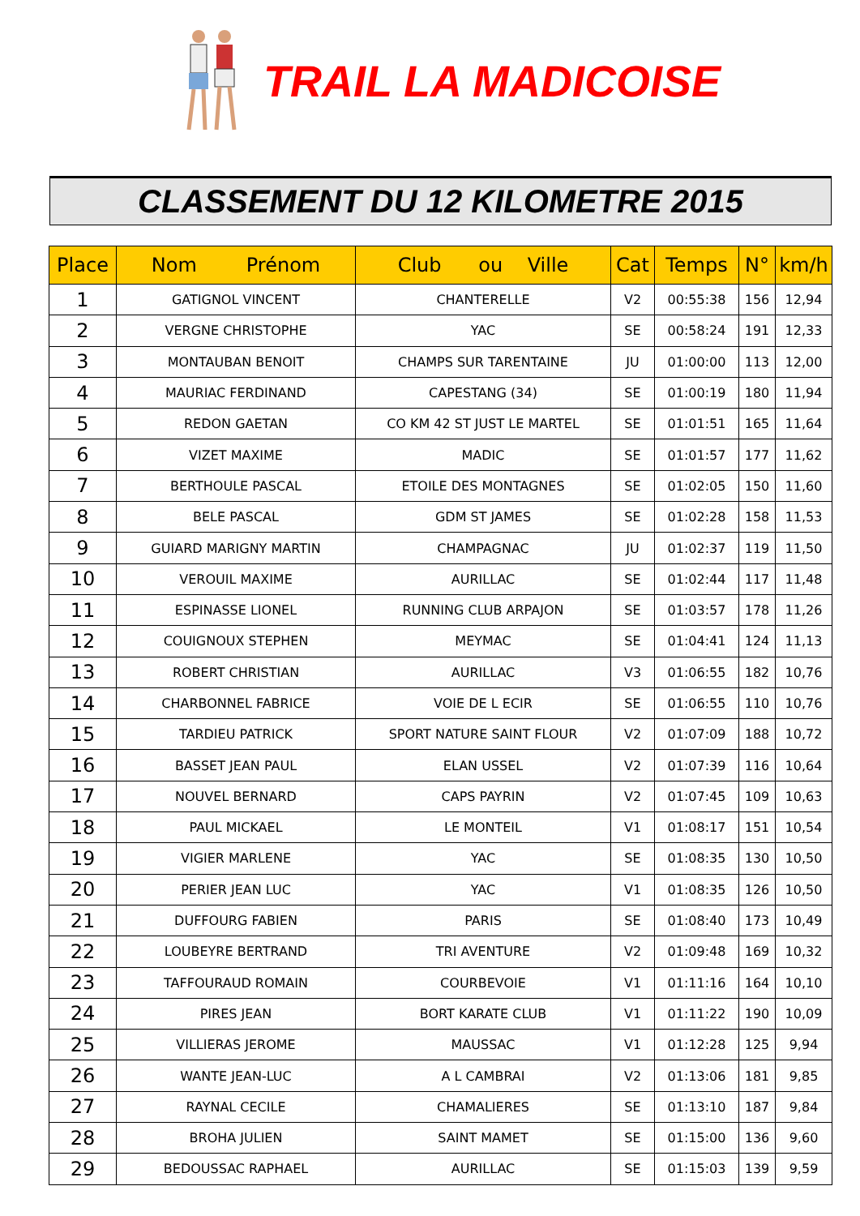TRAIL LA MADICOISE
CLASSEMENT DU 12 KILOMETRE 2015
| Place | Nom Prénom | Club ou Ville | Cat | Temps | N° | km/h |
| --- | --- | --- | --- | --- | --- | --- |
| 1 | GATIGNOL VINCENT | CHANTERELLE | V2 | 00:55:38 | 156 | 12,94 |
| 2 | VERGNE CHRISTOPHE | YAC | SE | 00:58:24 | 191 | 12,33 |
| 3 | MONTAUBAN BENOIT | CHAMPS SUR TARENTAINE | JU | 01:00:00 | 113 | 12,00 |
| 4 | MAURIAC FERDINAND | CAPESTANG (34) | SE | 01:00:19 | 180 | 11,94 |
| 5 | REDON GAETAN | CO KM 42 ST JUST LE MARTEL | SE | 01:01:51 | 165 | 11,64 |
| 6 | VIZET MAXIME | MADIC | SE | 01:01:57 | 177 | 11,62 |
| 7 | BERTHOULE PASCAL | ETOILE DES MONTAGNES | SE | 01:02:05 | 150 | 11,60 |
| 8 | BELE PASCAL | GDM ST JAMES | SE | 01:02:28 | 158 | 11,53 |
| 9 | GUIARD MARIGNY MARTIN | CHAMPAGNAC | JU | 01:02:37 | 119 | 11,50 |
| 10 | VEROUIL MAXIME | AURILLAC | SE | 01:02:44 | 117 | 11,48 |
| 11 | ESPINASSE LIONEL | RUNNING CLUB ARPAJON | SE | 01:03:57 | 178 | 11,26 |
| 12 | COUIGNOUX STEPHEN | MEYMAC | SE | 01:04:41 | 124 | 11,13 |
| 13 | ROBERT CHRISTIAN | AURILLAC | V3 | 01:06:55 | 182 | 10,76 |
| 14 | CHARBONNEL FABRICE | VOIE DE L ECIR | SE | 01:06:55 | 110 | 10,76 |
| 15 | TARDIEU PATRICK | SPORT NATURE SAINT FLOUR | V2 | 01:07:09 | 188 | 10,72 |
| 16 | BASSET JEAN PAUL | ELAN USSEL | V2 | 01:07:39 | 116 | 10,64 |
| 17 | NOUVEL BERNARD | CAPS PAYRIN | V2 | 01:07:45 | 109 | 10,63 |
| 18 | PAUL MICKAEL | LE MONTEIL | V1 | 01:08:17 | 151 | 10,54 |
| 19 | VIGIER MARLENE | YAC | SE | 01:08:35 | 130 | 10,50 |
| 20 | PERIER JEAN LUC | YAC | V1 | 01:08:35 | 126 | 10,50 |
| 21 | DUFFOURG FABIEN | PARIS | SE | 01:08:40 | 173 | 10,49 |
| 22 | LOUBEYRE BERTRAND | TRI AVENTURE | V2 | 01:09:48 | 169 | 10,32 |
| 23 | TAFFOURAUD ROMAIN | COURBEVOIE | V1 | 01:11:16 | 164 | 10,10 |
| 24 | PIRES JEAN | BORT KARATE CLUB | V1 | 01:11:22 | 190 | 10,09 |
| 25 | VILLIERAS JEROME | MAUSSAC | V1 | 01:12:28 | 125 | 9,94 |
| 26 | WANTE JEAN-LUC | A L CAMBRAI | V2 | 01:13:06 | 181 | 9,85 |
| 27 | RAYNAL CECILE | CHAMALIERES | SE | 01:13:10 | 187 | 9,84 |
| 28 | BROHA JULIEN | SAINT MAMET | SE | 01:15:00 | 136 | 9,60 |
| 29 | BEDOUSSAC RAPHAEL | AURILLAC | SE | 01:15:03 | 139 | 9,59 |